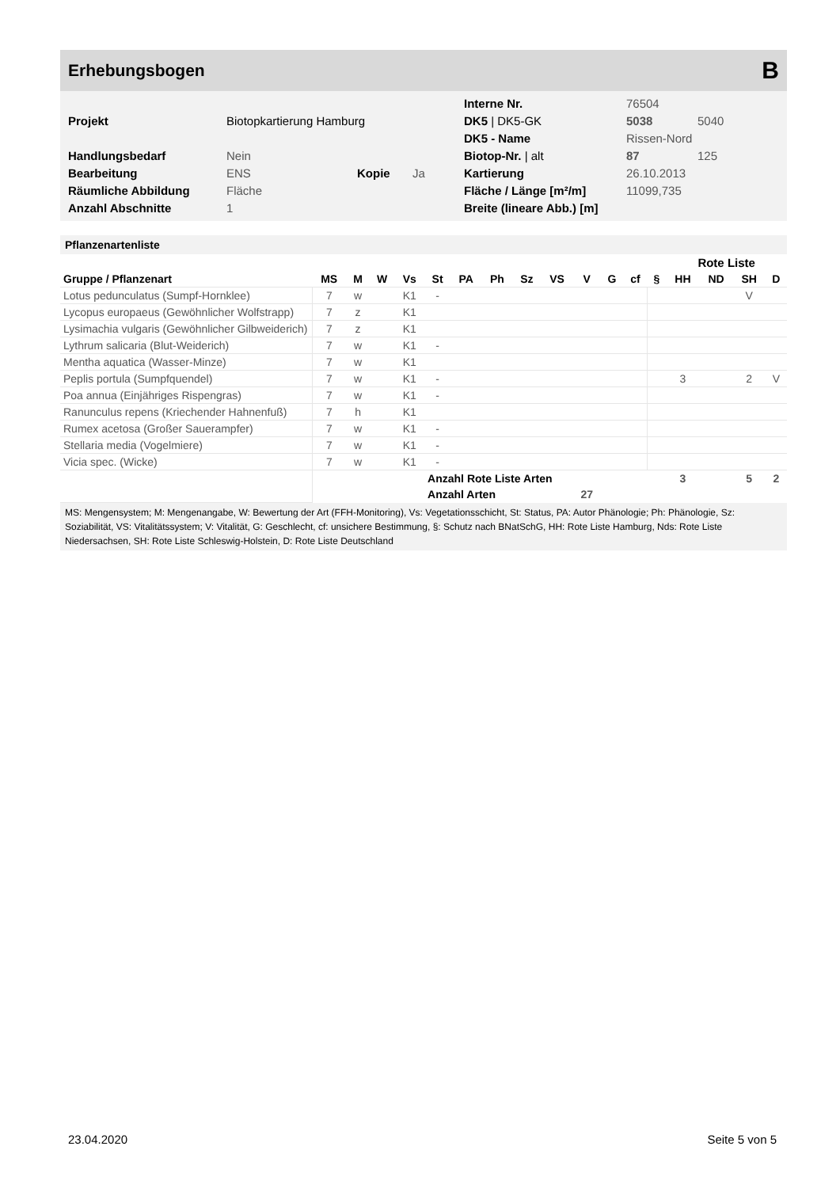Erhebungsbogen B
| | | | | Interne Nr. | 76504 | |
| Projekt | Biotopkartierung Hamburg | | | DK5 / DK5-GK | 5038 | 5040 |
| | | | | DK5 - Name | Rissen-Nord | |
| Handlungsbedarf | Nein | | | Biotop-Nr. / alt | 87 | 125 |
| Bearbeitung | ENS | Kopie | Ja | Kartierung | 26.10.2013 | |
| Räumliche Abbildung | Fläche | | | Fläche / Länge [m²/m] | 11099,735 | |
| Anzahl Abschnitte | 1 | | | Breite (lineare Abb.) [m] | | |
Pflanzenartenliste
| | | | | | | | | | | | | | | Rote Liste | | | |
| --- | --- | --- | --- | --- | --- | --- | --- | --- | --- | --- | --- | --- | --- | --- | --- | --- | --- |
| Gruppe / Pflanzenart | MS | M | W | Vs | St | PA | Ph | Sz | VS | V | G | cf | § | HH | ND | SH | D |
| Lotus pedunculatus (Sumpf-Hornklee) | 7 | w | | K1 | - | | | | | | | | | | | V | |
| Lycopus europaeus (Gewöhnlicher Wolfstrapp) | 7 | z | | K1 | | | | | | | | | | | | | |
| Lysimachia vulgaris (Gewöhnlicher Gilbweiderich) | 7 | z | | K1 | | | | | | | | | | | | | |
| Lythrum salicaria (Blut-Weiderich) | 7 | w | | K1 | - | | | | | | | | | | | | |
| Mentha aquatica (Wasser-Minze) | 7 | w | | K1 | | | | | | | | | | | | | |
| Peplis portula (Sumpfquendel) | 7 | w | | K1 | - | | | | | | | | | 3 | | 2 | V |
| Poa annua (Einjähriges Rispengras) | 7 | w | | K1 | - | | | | | | | | | | | | |
| Ranunculus repens (Kriechender Hahnenfuß) | 7 | h | | K1 | | | | | | | | | | | | | |
| Rumex acetosa (Großer Sauerampfer) | 7 | w | | K1 | - | | | | | | | | | | | | |
| Stellaria media (Vogelmiere) | 7 | w | | K1 | - | | | | | | | | | | | | |
| Vicia spec. (Wicke) | 7 | w | | K1 | - | | | | | | | | | | | | |
| | | | | | Anzahl Rote Liste Arten | | | | | | | | | 3 | | 5 | 2 |
| | | | | | Anzahl Arten | | | | | 27 | | | | | | | |
MS: Mengensystem; M: Mengenangabe, W: Bewertung der Art (FFH-Monitoring), Vs: Vegetationsschicht, St: Status, PA: Autor Phänologie; Ph: Phänologie, Sz: Soziabilität, VS: Vitalitätssystem; V: Vitalität, G: Geschlecht, cf: unsichere Bestimmung, §: Schutz nach BNatSchG, HH: Rote Liste Hamburg, Nds: Rote Liste Niedersachsen, SH: Rote Liste Schleswig-Holstein, D: Rote Liste Deutschland
23.04.2020 Seite 5 von 5